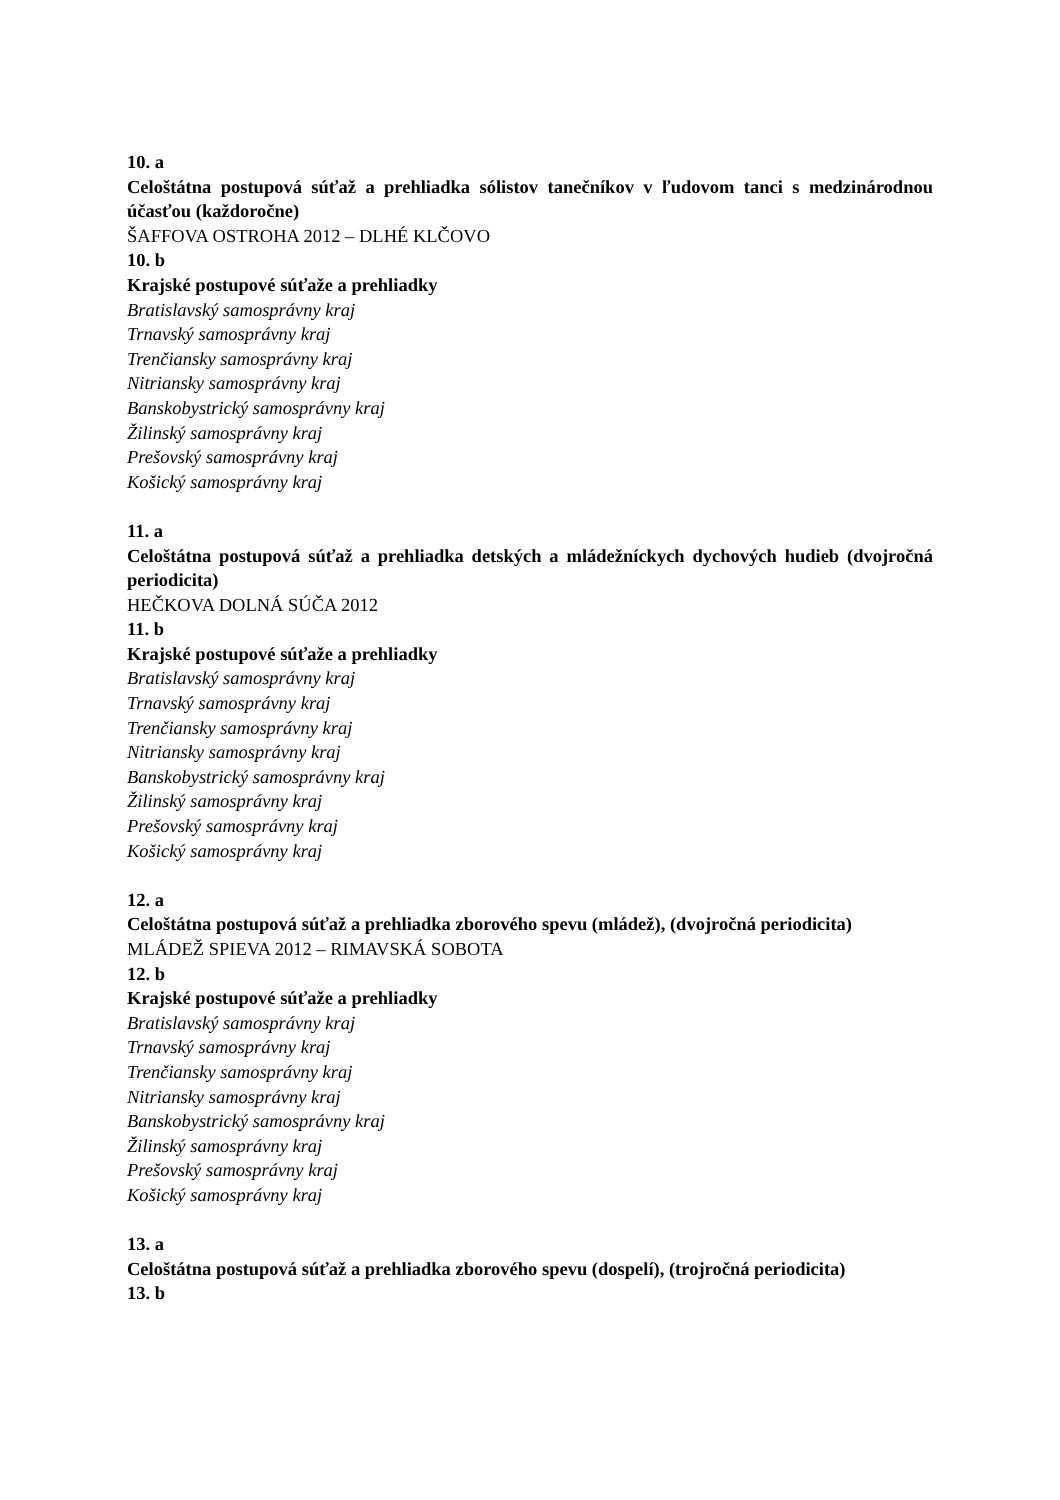10. a
Celoštátna postupová súťaž a prehliadka sólistov tanečníkov v ľudovom tanci s medzinárodnou účasťou (každoročne)
ŠAFFOVA OSTROHA 2012 – DLHÉ KLČOVO
10. b
Krajské postupové súťaže a prehliadky
Bratislavský samosprávny kraj
Trnavský samosprávny kraj
Trenčiansky samosprávny kraj
Nitriansky samosprávny kraj
Banskobystrický samosprávny kraj
Žilinský samosprávny kraj
Prešovský samosprávny kraj
Košický samosprávny kraj
11. a
Celoštátna postupová súťaž a prehliadka detských a mládežníckych dychových hudieb (dvojročná periodicita)
HEČKOVA DOLNÁ SÚČA 2012
11. b
Krajské postupové súťaže a prehliadky
Bratislavský samosprávny kraj
Trnavský samosprávny kraj
Trenčiansky samosprávny kraj
Nitriansky samosprávny kraj
Banskobystrický samosprávny kraj
Žilinský samosprávny kraj
Prešovský samosprávny kraj
Košický samosprávny kraj
12. a
Celoštátna postupová súťaž a prehliadka zborového spevu (mládež), (dvojročná periodicita)
MLÁDEŽ SPIEVA 2012 – RIMAVSKÁ SOBOTA
12. b
Krajské postupové súťaže a prehliadky
Bratislavský samosprávny kraj
Trnavský samosprávny kraj
Trenčiansky samosprávny kraj
Nitriansky samosprávny kraj
Banskobystrický samosprávny kraj
Žilinský samosprávny kraj
Prešovský samosprávny kraj
Košický samosprávny kraj
13. a
Celoštátna postupová súťaž a prehliadka zborového spevu (dospelí), (trojročná periodicita)
13. b